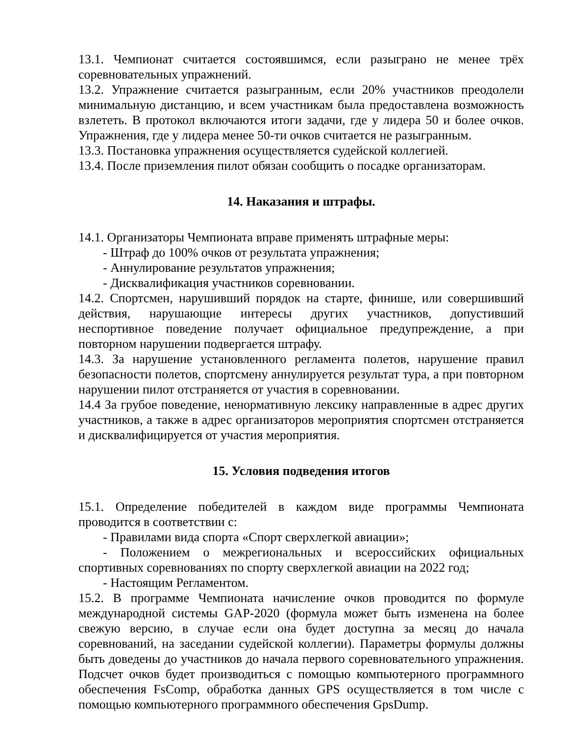13.1. Чемпионат считается состоявшимся, если разыграно не менее трёх соревновательных упражнений.
13.2. Упражнение считается разыгранным, если 20% участников преодолели минимальную дистанцию, и всем участникам была предоставлена возможность взлететь. В протокол включаются итоги задачи, где у лидера 50 и более очков. Упражнения, где у лидера менее 50-ти очков считается не разыгранным.
13.3. Постановка упражнения осуществляется судейской коллегией.
13.4. После приземления пилот обязан сообщить о посадке организаторам.
14. Наказания и штрафы.
14.1. Организаторы Чемпионата вправе применять штрафные меры:
- Штраф до 100% очков от результата упражнения;
- Аннулирование результатов упражнения;
- Дисквалификация участников соревновании.
14.2. Спортсмен, нарушивший порядок на старте, финише, или совершивший действия, нарушающие интересы других участников, допустивший неспортивное поведение получает официальное предупреждение, а при повторном нарушении подвергается штрафу.
14.3. За нарушение установленного регламента полетов, нарушение правил безопасности полетов, спортсмену аннулируется результат тура, а при повторном нарушении пилот отстраняется от участия в соревновании.
14.4 За грубое поведение, ненормативную лексику направленные в адрес других участников, а также в адрес организаторов мероприятия спортсмен отстраняется и дисквалифицируется от участия мероприятия.
15. Условия подведения итогов
15.1. Определение победителей в каждом виде программы Чемпионата проводится в соответствии с:
- Правилами вида спорта «Спорт сверхлегкой авиации»;
- Положением о межрегиональных и всероссийских официальных спортивных соревнованиях по спорту сверхлегкой авиации на 2022 год;
- Настоящим Регламентом.
15.2. В программе Чемпионата начисление очков проводится по формуле международной системы GAP-2020 (формула может быть изменена на более свежую версию, в случае если она будет доступна за месяц до начала соревнований, на заседании судейской коллегии). Параметры формулы должны быть доведены до участников до начала первого соревновательного упражнения. Подсчет очков будет производиться с помощью компьютерного программного обеспечения FsComp, обработка данных GPS осуществляется в том числе с помощью компьютерного программного обеспечения GpsDump.